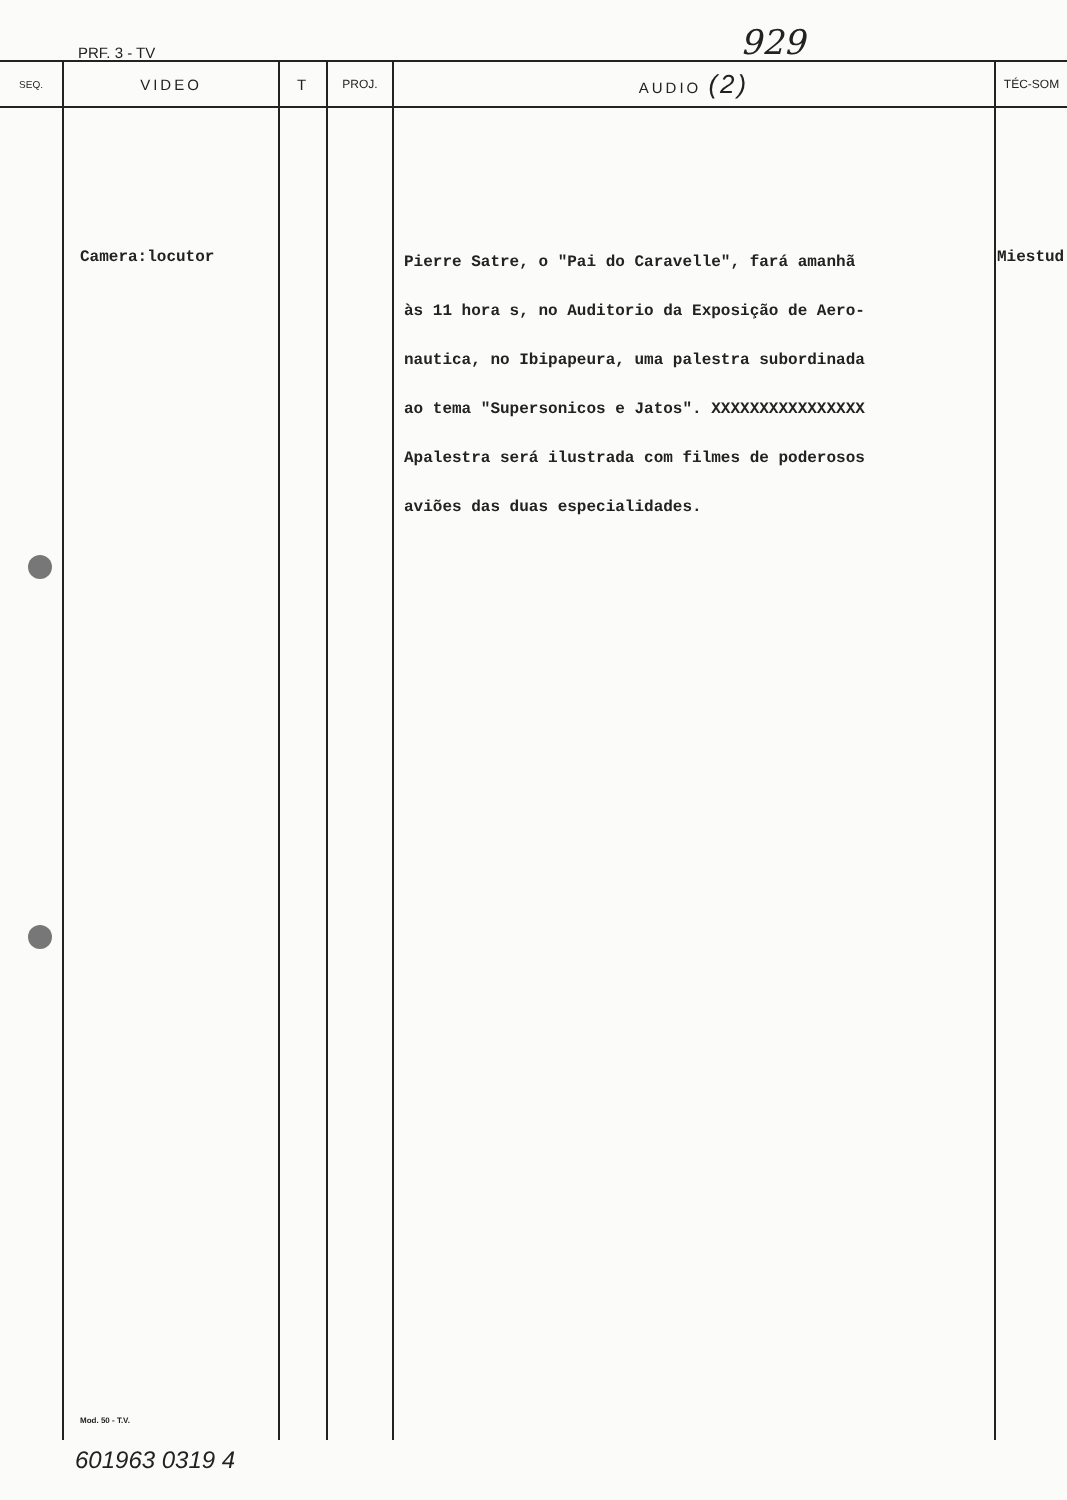PRF. 3 - TV 929
| SEQ. | VIDEO | T | PROJ. | AUDIO (2) | TÉC-SOM |
| --- | --- | --- | --- | --- | --- |
| | Camera:locutor Mod. 50 - T.V. | | | Pierre Satre, o "Pai do Caravelle", fará amanhã às 11 hora s, no Auditorio da Exposição de Aero- nautica, no Ibipapeura, uma palestra subordinada ao tema "Supersonicos e Jatos". XXXXXXXXXXXXXXXX Apalestra será ilustrada com filmes de poderosos aviões das duas especialidades. | Miestud |
601963 0319 4